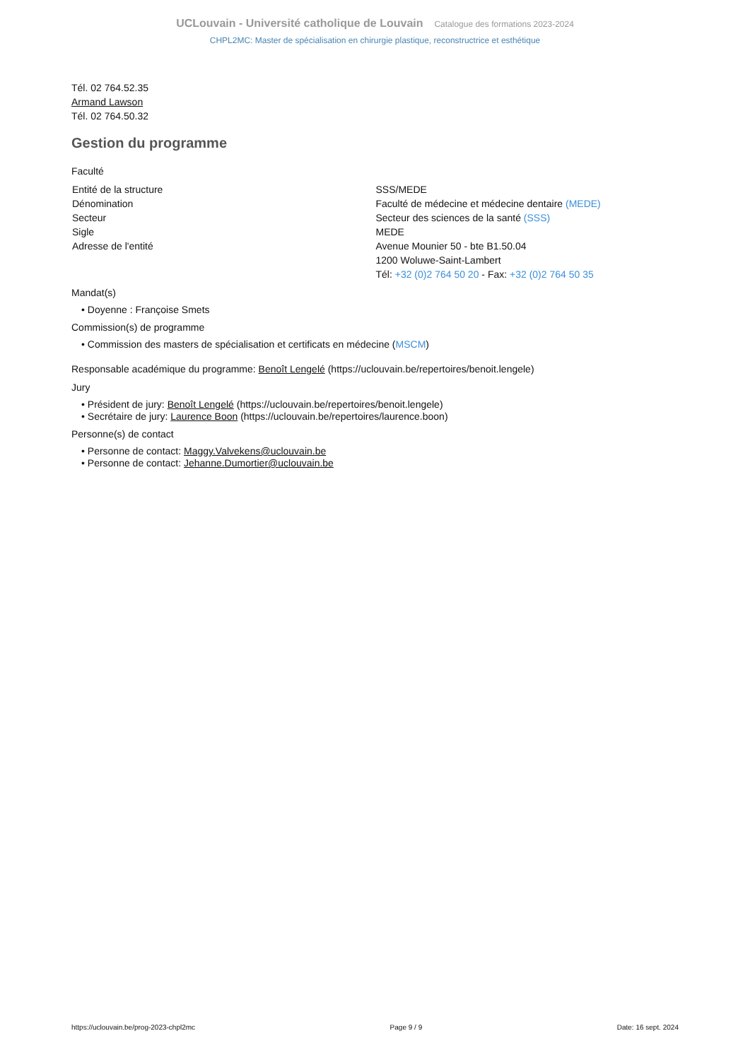UCLouvain - Université catholique de Louvain Catalogue des formations 2023-2024
CHPL2MC: Master de spécialisation en chirurgie plastique, reconstructrice et esthétique
Tél. 02 764.52.35
Armand Lawson
Tél. 02 764.50.32
Gestion du programme
Faculté
| Entité de la structure | SSS/MEDE |
| Dénomination | Faculté de médecine et médecine dentaire (MEDE) |
| Secteur | Secteur des sciences de la santé (SSS) |
| Sigle | MEDE |
| Adresse de l'entité | Avenue Mounier 50 - bte B1.50.04 1200 Woluwe-Saint-Lambert Tél: +32 (0)2 764 50 20 - Fax: +32 (0)2 764 50 35 |
Mandat(s)
• Doyenne : Françoise Smets
Commission(s) de programme
• Commission des masters de spécialisation et certificats en médecine (MSCM)
Responsable académique du programme: Benoît Lengelé (https://uclouvain.be/repertoires/benoit.lengele)
Jury
• Président de jury: Benoît Lengelé (https://uclouvain.be/repertoires/benoit.lengele)
• Secrétaire de jury: Laurence Boon (https://uclouvain.be/repertoires/laurence.boon)
Personne(s) de contact
• Personne de contact: Maggy.Valvekens@uclouvain.be
• Personne de contact: Jehanne.Dumortier@uclouvain.be
https://uclouvain.be/prog-2023-chpl2mc Page 9 / 9 Date: 16 sept. 2024